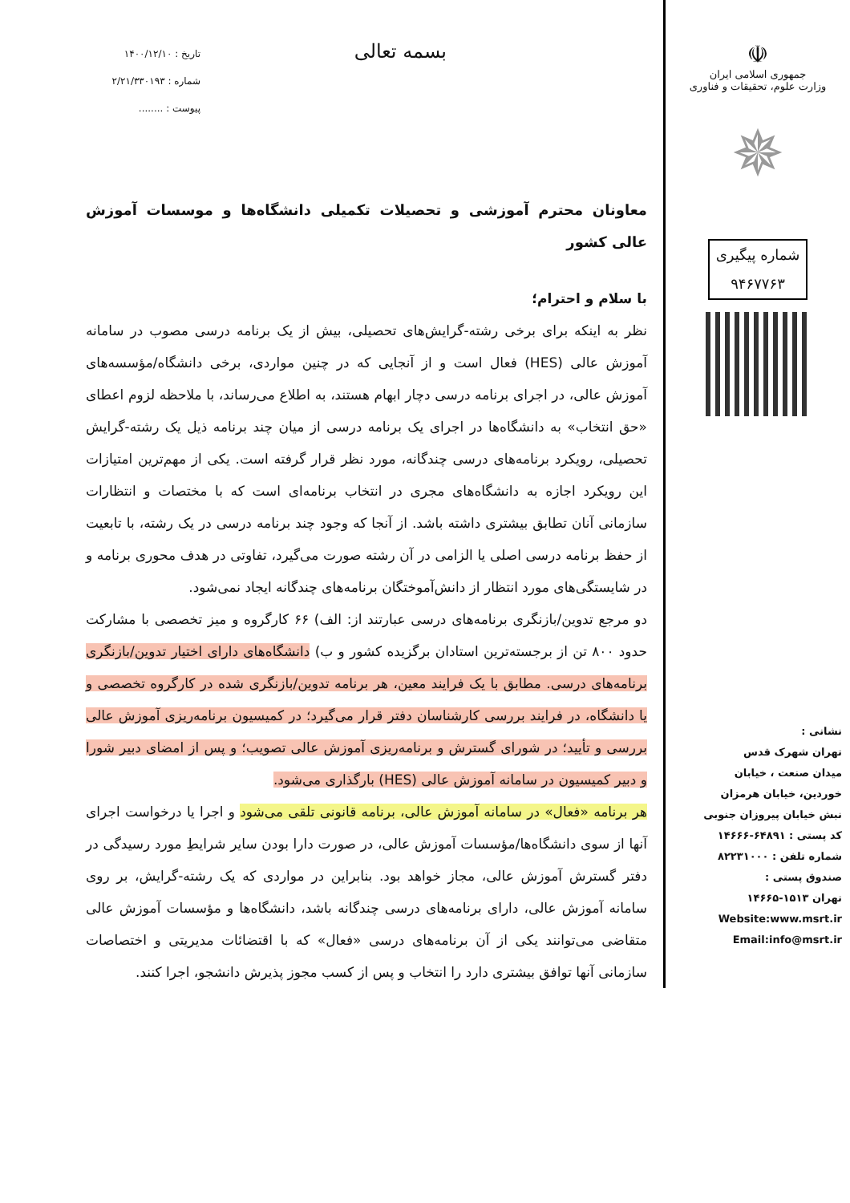☫
جمهوری اسلامی ایران
وزارت علوم، تحقیقات و فناوری
✵
شماره پیگیری
۹۴۶۷۷۶۳
نشانی :
تهران شهرک قدس
میدان صنعت ، خیابان
خوردین، خیابان هرمزان
نبش خیابان پیروزان جنوبی
کد پستی : ۶۴۸۹۱-۱۴۶۶۶
شماره تلفن : ۸۲۲۳۱۰۰۰
صندوق پستی :
تهران ۱۵۱۳-۱۴۶۶۵
Website:www.msrt.ir
Email:info@msrt.ir
بسمه تعالی
تاریخ : ۱۴۰۰/۱۲/۱۰
شماره : ۲/۲۱/۳۳۰۱۹۳
پیوست : ........
معاونان محترم آموزشی و تحصیلات تکمیلی دانشگاه‌ها و موسسات آموزش عالی کشور
با سلام و احترام؛
نظر به اینکه برای برخی رشته-گرایش‌های تحصیلی، بیش از یک برنامه درسی مصوب در سامانه آموزش عالی (HES) فعال است و از آنجایی که در چنین مواردی، برخی دانشگاه/مؤسسه‌های آموزش عالی، در اجرای برنامه درسی دچار ابهام هستند، به اطلاع می‌رساند، با ملاحظه لزوم اعطای «حق انتخاب» به دانشگاه‌ها در اجرای یک برنامه درسی از میان چند برنامه ذیل یک رشته-گرایش تحصیلی، رویکرد برنامه‌های درسی چندگانه، مورد نظر قرار گرفته است. یکی از مهم‌ترین امتیازات این رویکرد اجازه به دانشگاه‌های مجری در انتخاب برنامه‌ای است که با مختصات و انتظارات سازمانی آنان تطابق بیشتری داشته باشد. از آنجا که وجود چند برنامه درسی در یک رشته، با تابعیت از حفظ برنامه درسی اصلی یا الزامی در آن رشته صورت می‌گیرد، تفاوتی در هدف محوری برنامه و در شایستگی‌های مورد انتظار از دانش‌آموختگان برنامه‌های چندگانه ایجاد نمی‌شود.
دو مرجع تدوین/بازنگری برنامه‌های درسی عبارتند از: الف) ۶۶ کارگروه و میز تخصصی با مشارکت حدود ۸۰۰ تن از برجسته‌ترین استادان برگزیده کشور و ب) دانشگاه‌های دارای اختیار تدوین/بازنگری برنامه‌های درسی. مطابق با یک فرایند معین، هر برنامه تدوین/بازنگری شده در کارگروه تخصصی و یا دانشگاه، در فرایند بررسی کارشناسان دفتر قرار می‌گیرد؛ در کمیسیون برنامه‌ریزی آموزش عالی بررسی و تأیید؛ در شورای گسترش و برنامه‌ریزی آموزش عالی تصویب؛ و پس از امضای دبیر شورا و دبیر کمیسیون در سامانه آموزش عالی (HES) بارگذاری می‌شود.
هر برنامه «فعال» در سامانه آموزش عالی، برنامه قانونی تلقی می‌شود و اجرا یا درخواست اجرای آنها از سوی دانشگاه‌ها/مؤسسات آموزش عالی، در صورت دارا بودن سایر شرایطِ مورد رسیدگی در دفتر گسترش آموزش عالی، مجاز خواهد بود. بنابراین در مواردی که یک رشته-گرایش، بر روی سامانه آموزش عالی، دارای برنامه‌های درسی چندگانه باشد، دانشگاه‌ها و مؤسسات آموزش عالی متقاضی می‌توانند یکی از آن برنامه‌های درسی «فعال» که با اقتضائات مدیریتی و اختصاصات سازمانی آنها توافق بیشتری دارد را انتخاب و پس از کسب مجوز پذیرش دانشجو، اجرا کنند.